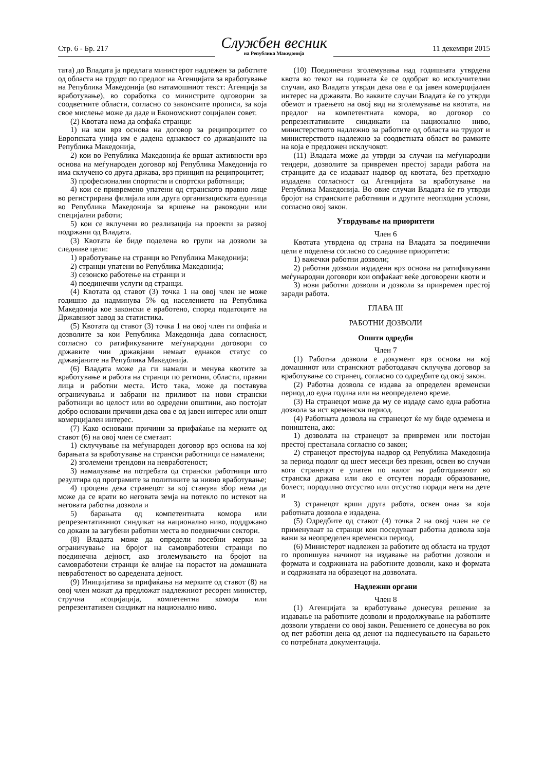Стр. 6 - Бр. 217
Службен весник
на Република Македонија
11 декември 2015
тата) до Владата ја предлага министерот надлежен за работите од областа на трудот по предлог на Агенцијата за вработување на Република Македонија (во натамошниот текст: Агенција за вработување), во соработка со министрите одговорни за соодветните области, согласно со законските прописи, за која свое мислење може да даде и Економскиот социјален совет.
(2) Квотата нема да опфаќа странци:
1) на кои врз основа на договор за реципроцитет со Европската унија им е дадена еднаквост со државјаните на Република Македонија,
2) кои во Република Македонија ќе вршат активности врз основа на меѓународен договор кој Република Македонија го има склучено со друга држава, врз принцип на реципроцитет;
3) професионални спортисти и спортски работници;
4) кои се привремено упатени од странското правно лице во регистрирана филијала или друга организациската единица во Република Македонија за вршење на раководни или специјални работи;
5) кои се вклучени во реализација на проекти за развој подржани од Владата.
(3) Квотата ќе биде поделена во групи на дозволи за следниве цели:
1) вработување на странци во Република Македонија;
2) странци упатени во Република Македонија;
3) сезонско работење на странци и
4) поединечни услуги од странци.
(4) Квотата од ставот (3) точка 1 на овој член не може годишно да надминува 5% од населението на Република Македонија кое законски е вработено, според податоците на Државниот завод за статистика.
(5) Квотата од ставот (3) точка 1 на овој член ги опфаќа и дозволите за кои Република Македонија дава согласност, согласно со ратификуваните меѓународни договори со државите чии државјани немаат еднаков статус со државјаните на Република Македонија.
(6) Владата може да ги намали и менува квотите за вработување и работа на странци по региони, области, правни лица и работни места. Исто така, може да поставува ограничувања и забрани на приливот на нови странски работници во целост или во одредени општини, ако постојат добро основани причини дека ова е од јавен интерес или општ комерцијален интерес.
(7) Како основани причини за прифаќање на мерките од ставот (6) на овој член се сметаат:
1) склучување на меѓународен договор врз основа на кој барањата за вработување на странски работници се намалени;
2) зголемени трендови на невработеност;
3) намалување на потребата од странски работници што резултира од програмите за политиките за нивно вработување;
4) процена дека странецот за кој станува збор нема да може да се врати во неговата земја на потекло по истекот на неговата работна дозвола и
5) барањата од компетентната комора или репрезентативниот синдикат на национално ниво, поддржано со докази за загубени работни места во поединечни сектори.
(8) Владата може да определи посебни мерки за ограничување на бројот на самовработени странци по поединечна дејност, ако зголемувањето на бројот на самовработени странци ќе влијае на порастот на домашната невработеност во одредената дејност.
(9) Иницијатива за прифаќања на мерките од ставот (8) на овој член можат да предложат надлежниот ресорен министер, стручна асоцијација, компетентна комора или репрезентативен синдикат на национално ниво.
(10) Поединечни зголемувања над годишната утврдена квота во текот на годината ќе се одобрат во исклучителни случаи, ако Владата утврди дека ова е од јавен комерцијален интерес на државата. Во ваквите случаи Владата ќе го утврди обемот и траењето на овој вид на зголемување на квотата, на предлог на компетентната комора, во договор со репрезентативните синдикати на национално ниво, министерството надлежно за работите од областа на трудот и министерството надлежно за соодветната област во рамките на која е предложен исклучокот.
(11) Владата може да утврди за случаи на меѓународни тендери, дозволите за привремен престој заради работа на странците да се издаваат надвор од квотата, без претходно издадена согласност од Агенцијата за вработување на Република Македонија. Во овие случаи Владата ќе го утврди бројот на странските работници и другите неопходни услови, согласно овој закон.
Утврдување на приоритети
Член 6
Квотата утврдена од страна на Владата за поединечни цели е поделена согласно со следниве приоритети:
1) важечки работни дозволи;
2) работни дозволи издадени врз основа на ратификувани меѓународни договори кои опфаќаат веќе договорени квоти и
3) нови работни дозволи и дозвола за привремен престој заради работа.
ГЛАВА III
РАБОТНИ ДОЗВОЛИ
Општи одредби
Член 7
(1) Работна дозвола е документ врз основа на кој домашниот или странскиот работодавач склучува договор за вработување со странец, согласно со одредбите од овој закон.
(2) Работна дозвола се издава за определен временски период до една година или на неопределено време.
(3) На странецот може да му се издаде само една работна дозвола за ист временски период.
(4) Работната дозвола на странецот ќе му биде одземена и поништена, ако:
1) дозволата на странецот за привремен или постојан престој престанала согласно со закон;
2) странецот престојува надвор од Република Македонија за период подолг од шест месеци без прекин, освен во случаи кога странецот е упатен по налог на работодавачот во странска држава или ако е отсутен поради образование, болест, породилно отсуство или отсуство поради нега на дете и
3) странецот врши друга работа, освен онаа за која работната дозвола е издадена.
(5) Одредбите од ставот (4) точка 2 на овој член не се применуваат за странци кои поседуваат работна дозвола која важи за неопределен временски период.
(6) Министерот надлежен за работите од областа на трудот го пропишува начинот на издавање на работни дозволи и формата и содржината на работните дозволи, како и формата и содржината на образецот на дозволата.
Надлежни органи
Член 8
(1) Агенцијата за вработување донесува решение за издавање на работните дозволи и продолжување на работните дозволи утврдени со овој закон. Решението се донесува во рок од пет работни дена од денот на поднесувањето на барањето со потребната документација.